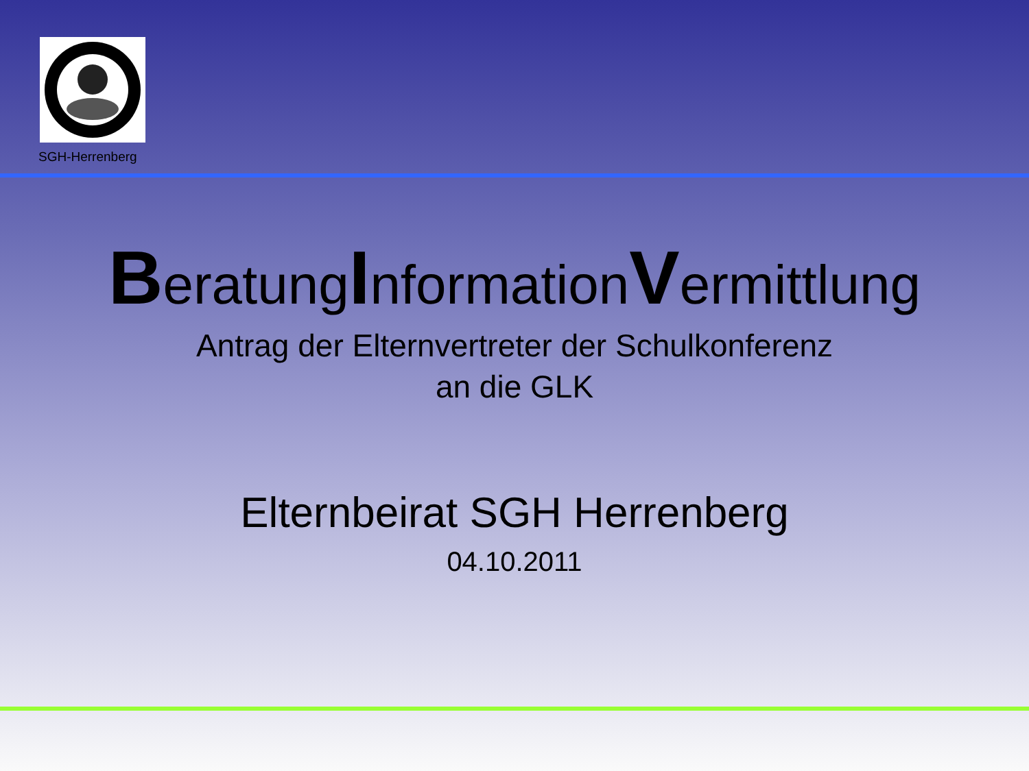SGH-Herrenberg
BeratungInformationVermittlung
Antrag der Elternvertreter der Schulkonferenz
an die GLK
Elternbeirat SGH Herrenberg
04.10.2011